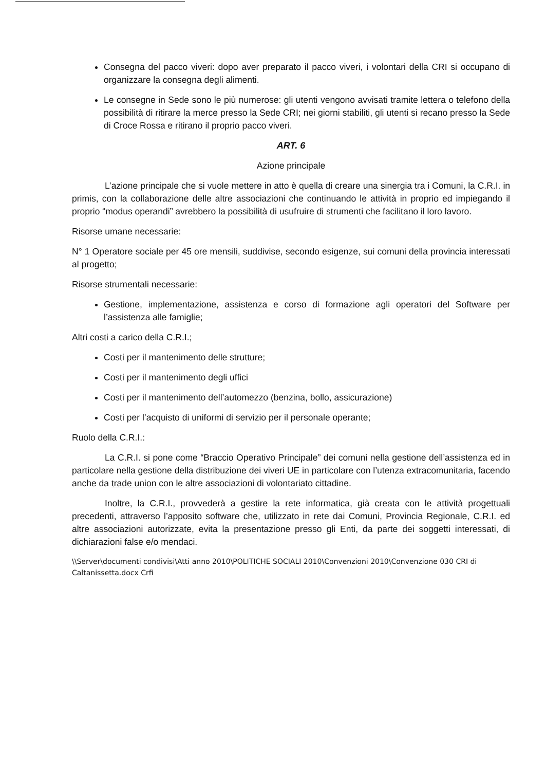Consegna del pacco viveri: dopo aver preparato il pacco viveri, i volontari della CRI si occupano di organizzare la consegna degli alimenti.
Le consegne in Sede sono le più numerose: gli utenti vengono avvisati tramite lettera o telefono della possibilità di ritirare la merce presso la Sede CRI; nei giorni stabiliti, gli utenti si recano presso la Sede di Croce Rossa e ritirano il proprio pacco viveri.
ART. 6
Azione principale
L’azione principale che si vuole mettere in atto è quella di creare una sinergia tra i Comuni, la C.R.I. in primis, con la collaborazione delle altre associazioni che continuando le attività in proprio ed impiegando il proprio “modus operandi” avrebbero la possibilità di usufruire di strumenti che facilitano il loro lavoro.
Risorse umane necessarie:
N° 1 Operatore sociale per 45 ore mensili, suddivise, secondo esigenze, sui comuni della provincia interessati al progetto;
Risorse strumentali necessarie:
Gestione, implementazione, assistenza e corso di formazione agli operatori del Software per l’assistenza alle famiglie;
Altri costi a carico della C.R.I.;
Costi per il mantenimento delle strutture;
Costi per il mantenimento degli uffici
Costi per il mantenimento dell’automezzo (benzina, bollo, assicurazione)
Costi per l’acquisto di uniformi di servizio per il personale operante;
Ruolo della C.R.I.:
La C.R.I. si pone come “Braccio Operativo Principale” dei comuni nella gestione dell’assistenza ed in particolare nella gestione della distribuzione dei viveri UE in particolare con l’utenza extracomunitaria, facendo anche da trade union con le altre associazioni di volontariato cittadine.
Inoltre, la C.R.I., provvederà a gestire la rete informatica, già creata con le attività progettuali precedenti, attraverso l’apposito software che, utilizzato in rete dai Comuni, Provincia Regionale, C.R.I. ed altre associazioni autorizzate, evita la presentazione presso gli Enti, da parte dei soggetti interessati, di dichiarazioni false e/o mendaci.
\\Server\documenti condivisi\Atti anno 2010\POLITICHE SOCIALI 2010\Convenzioni 2010\Convenzione 030 CRI di Caltanissetta.docx Crfi